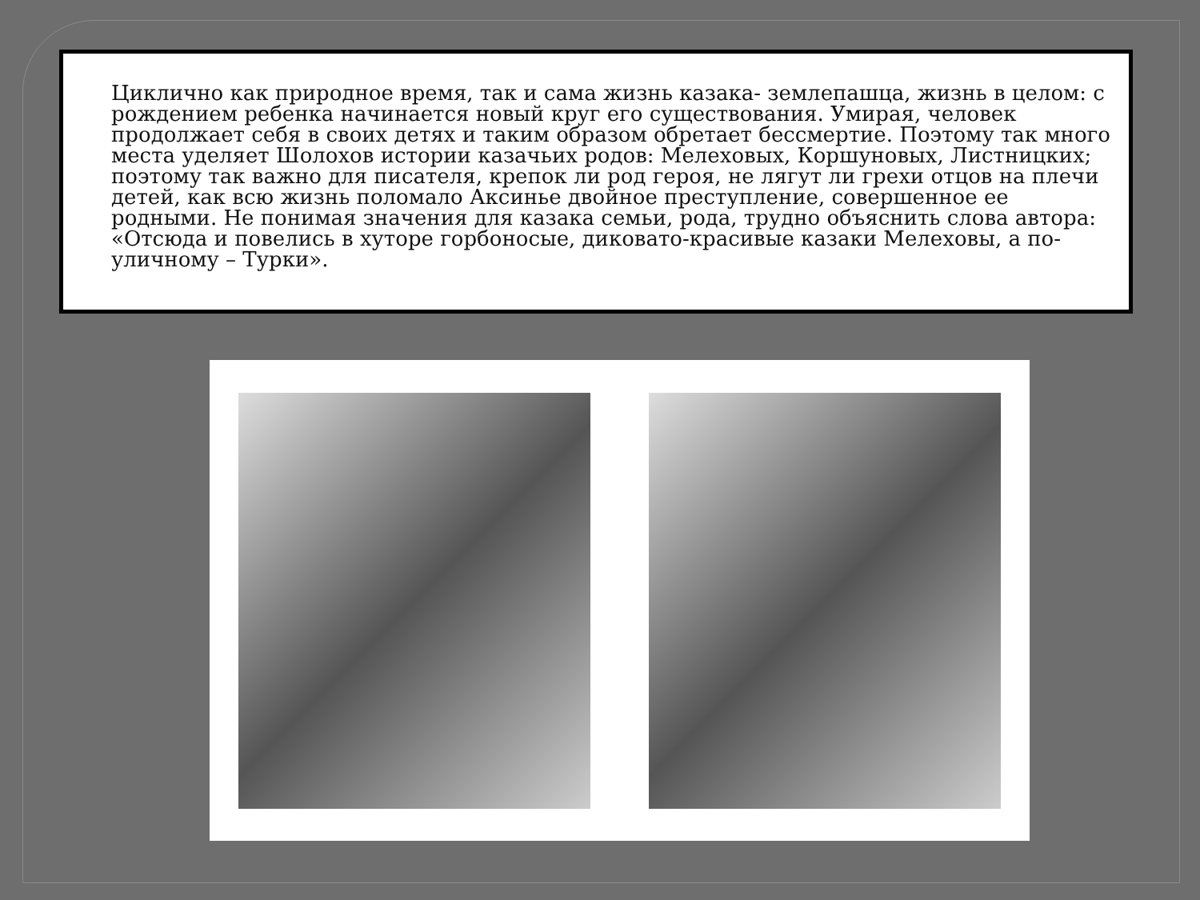Циклично как природное время, так и сама жизнь казака- землепашца, жизнь в целом: с рождением ребенка начинается новый круг его существования. Умирая, человек продолжает себя в своих детях и таким образом обретает бессмертие. Поэтому так много места уделяет Шолохов истории казачьих родов: Мелеховых, Коршуновых, Листницких; поэтому так важно для писателя, крепок ли род героя, не лягут ли грехи отцов на плечи детей, как всю жизнь поломало Аксинье двойное преступление, совершенное ее родными. Не понимая значения для казака семьи, рода, трудно объяснить слова автора: «Отсюда и повелись в хуторе горбоносые, диковато-красивые казаки Мелеховы, а по-уличному – Турки».